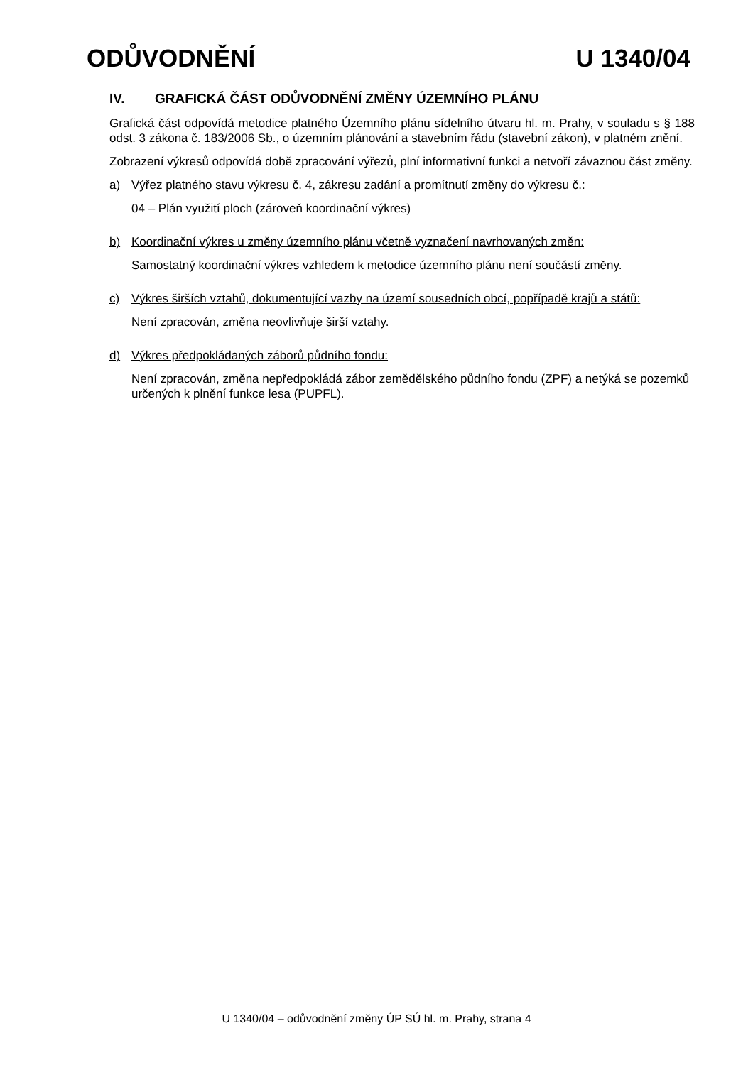ODŮVODNĚNÍ U 1340/04
IV. GRAFICKÁ ČÁST ODŮVODNĚNÍ ZMĚNY ÚZEMNÍHO PLÁNU
Grafická část odpovídá metodice platného Územního plánu sídelního útvaru hl. m. Prahy, v souladu s § 188 odst. 3 zákona č. 183/2006 Sb., o územním plánování a stavebním řádu (stavební zákon), v platném znění.
Zobrazení výkresů odpovídá době zpracování výřezů, plní informativní funkci a netvoří závaznou část změny.
a) Výřez platného stavu výkresu č. 4, zákresu zadání a promítnutí změny do výkresu č.:
04 – Plán využití ploch (zároveň koordinační výkres)
b) Koordinační výkres u změny územního plánu včetně vyznačení navrhovaných změn:
Samostatný koordinační výkres vzhledem k metodice územního plánu není součástí změny.
c) Výkres širších vztahů, dokumentující vazby na území sousedních obcí, popřípadě krajů a států:
Není zpracován, změna neovlivňuje širší vztahy.
d) Výkres předpokládaných záborů půdního fondu:
Není zpracován, změna nepředpokládá zábor zemědělského půdního fondu (ZPF) a netýká se pozemků určených k plnění funkce lesa (PUPFL).
U 1340/04 – odůvodnění změny ÚP SÚ hl. m. Prahy, strana 4